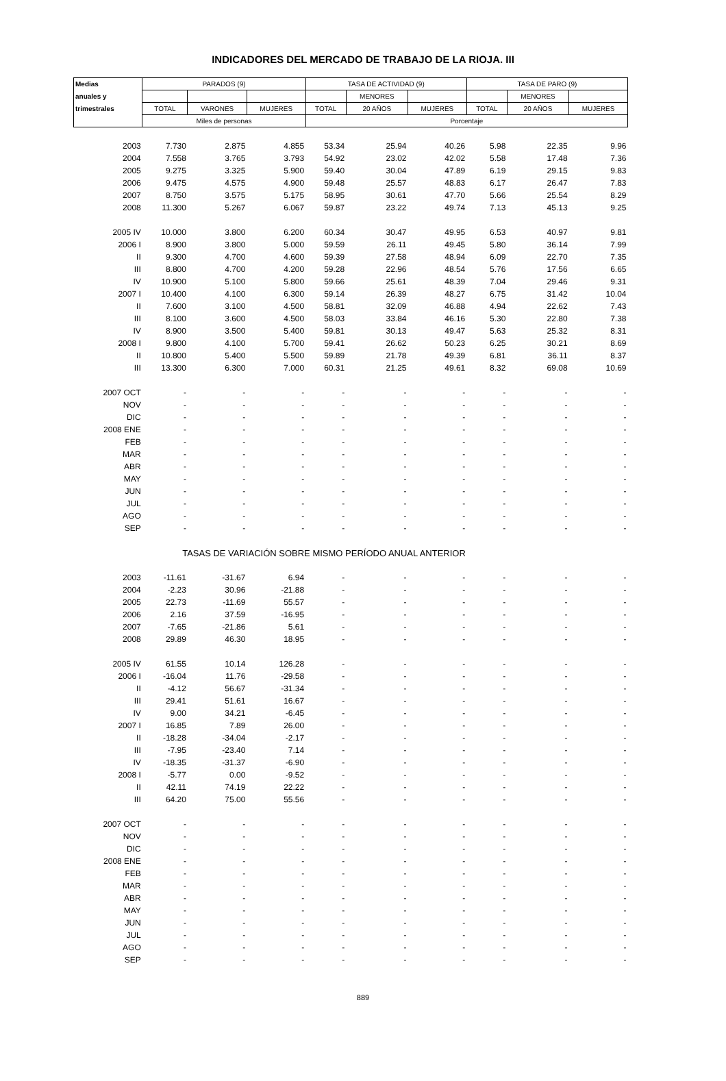INDICADORES DEL MERCADO DE TRABAJO DE LA RIOJA. III
| Medias | PARADOS (9) | | | TASA DE ACTIVIDAD (9) | | | TASA DE PARO (9) | | |
| --- | --- | --- | --- | --- | --- | --- | --- | --- | --- |
| anuales y | | | | | MENORES | | | MENORES | |
| trimestrales | TOTAL | VARONES | MUJERES | TOTAL | 20 AÑOS | MUJERES | TOTAL | 20 AÑOS | MUJERES |
| | Miles de personas | | | Porcentaje | | | | | |
| 2003 | 7.730 | 2.875 | 4.855 | 53.34 | 25.94 | 40.26 | 5.98 | 22.35 | 9.96 |
| 2004 | 7.558 | 3.765 | 3.793 | 54.92 | 23.02 | 42.02 | 5.58 | 17.48 | 7.36 |
| 2005 | 9.275 | 3.325 | 5.900 | 59.40 | 30.04 | 47.89 | 6.19 | 29.15 | 9.83 |
| 2006 | 9.475 | 4.575 | 4.900 | 59.48 | 25.57 | 48.83 | 6.17 | 26.47 | 7.83 |
| 2007 | 8.750 | 3.575 | 5.175 | 58.95 | 30.61 | 47.70 | 5.66 | 25.54 | 8.29 |
| 2008 | 11.300 | 5.267 | 6.067 | 59.87 | 23.22 | 49.74 | 7.13 | 45.13 | 9.25 |
| 2005 IV | 10.000 | 3.800 | 6.200 | 60.34 | 30.47 | 49.95 | 6.53 | 40.97 | 9.81 |
| 2006 I | 8.900 | 3.800 | 5.000 | 59.59 | 26.11 | 49.45 | 5.80 | 36.14 | 7.99 |
| II | 9.300 | 4.700 | 4.600 | 59.39 | 27.58 | 48.94 | 6.09 | 22.70 | 7.35 |
| III | 8.800 | 4.700 | 4.200 | 59.28 | 22.96 | 48.54 | 5.76 | 17.56 | 6.65 |
| IV | 10.900 | 5.100 | 5.800 | 59.66 | 25.61 | 48.39 | 7.04 | 29.46 | 9.31 |
| 2007 I | 10.400 | 4.100 | 6.300 | 59.14 | 26.39 | 48.27 | 6.75 | 31.42 | 10.04 |
| II | 7.600 | 3.100 | 4.500 | 58.81 | 32.09 | 46.88 | 4.94 | 22.62 | 7.43 |
| III | 8.100 | 3.600 | 4.500 | 58.03 | 33.84 | 46.16 | 5.30 | 22.80 | 7.38 |
| IV | 8.900 | 3.500 | 5.400 | 59.81 | 30.13 | 49.47 | 5.63 | 25.32 | 8.31 |
| 2008 I | 9.800 | 4.100 | 5.700 | 59.41 | 26.62 | 50.23 | 6.25 | 30.21 | 8.69 |
| II | 10.800 | 5.400 | 5.500 | 59.89 | 21.78 | 49.39 | 6.81 | 36.11 | 8.37 |
| III | 13.300 | 6.300 | 7.000 | 60.31 | 21.25 | 49.61 | 8.32 | 69.08 | 10.69 |
| 2007 OCT | - | - | - | - | - | - | - | - | - |
| NOV | - | - | - | - | - | - | - | - | - |
| DIC | - | - | - | - | - | - | - | - | - |
| 2008 ENE | - | - | - | - | - | - | - | - | - |
| FEB | - | - | - | - | - | - | - | - | - |
| MAR | - | - | - | - | - | - | - | - | - |
| ABR | - | - | - | - | - | - | - | - | - |
| MAY | - | - | - | - | - | - | - | - | - |
| JUN | - | - | - | - | - | - | - | - | - |
| JUL | - | - | - | - | - | - | - | - | - |
| AGO | - | - | - | - | - | - | - | - | - |
| SEP | - | - | - | - | - | - | - | - | - |
| TASAS DE VARIACIÓN SOBRE MISMO PERÍODO ANUAL ANTERIOR | | | | | | | | | |
| 2003 | -11.61 | -31.67 | 6.94 | - | - | - | - | - | - |
| 2004 | -2.23 | 30.96 | -21.88 | - | - | - | - | - | - |
| 2005 | 22.73 | -11.69 | 55.57 | - | - | - | - | - | - |
| 2006 | 2.16 | 37.59 | -16.95 | - | - | - | - | - | - |
| 2007 | -7.65 | -21.86 | 5.61 | - | - | - | - | - | - |
| 2008 | 29.89 | 46.30 | 18.95 | - | - | - | - | - | - |
| 2005 IV | 61.55 | 10.14 | 126.28 | - | - | - | - | - | - |
| 2006 I | -16.04 | 11.76 | -29.58 | - | - | - | - | - | - |
| II | -4.12 | 56.67 | -31.34 | - | - | - | - | - | - |
| III | 29.41 | 51.61 | 16.67 | - | - | - | - | - | - |
| IV | 9.00 | 34.21 | -6.45 | - | - | - | - | - | - |
| 2007 I | 16.85 | 7.89 | 26.00 | - | - | - | - | - | - |
| II | -18.28 | -34.04 | -2.17 | - | - | - | - | - | - |
| III | -7.95 | -23.40 | 7.14 | - | - | - | - | - | - |
| IV | -18.35 | -31.37 | -6.90 | - | - | - | - | - | - |
| 2008 I | -5.77 | 0.00 | -9.52 | - | - | - | - | - | - |
| II | 42.11 | 74.19 | 22.22 | - | - | - | - | - | - |
| III | 64.20 | 75.00 | 55.56 | - | - | - | - | - | - |
| 2007 OCT | - | - | - | - | - | - | - | - | - |
| NOV | - | - | - | - | - | - | - | - | - |
| DIC | - | - | - | - | - | - | - | - | - |
| 2008 ENE | - | - | - | - | - | - | - | - | - |
| FEB | - | - | - | - | - | - | - | - | - |
| MAR | - | - | - | - | - | - | - | - | - |
| ABR | - | - | - | - | - | - | - | - | - |
| MAY | - | - | - | - | - | - | - | - | - |
| JUN | - | - | - | - | - | - | - | - | - |
| JUL | - | - | - | - | - | - | - | - | - |
| AGO | - | - | - | - | - | - | - | - | - |
| SEP | - | - | - | - | - | - | - | - | - |
889